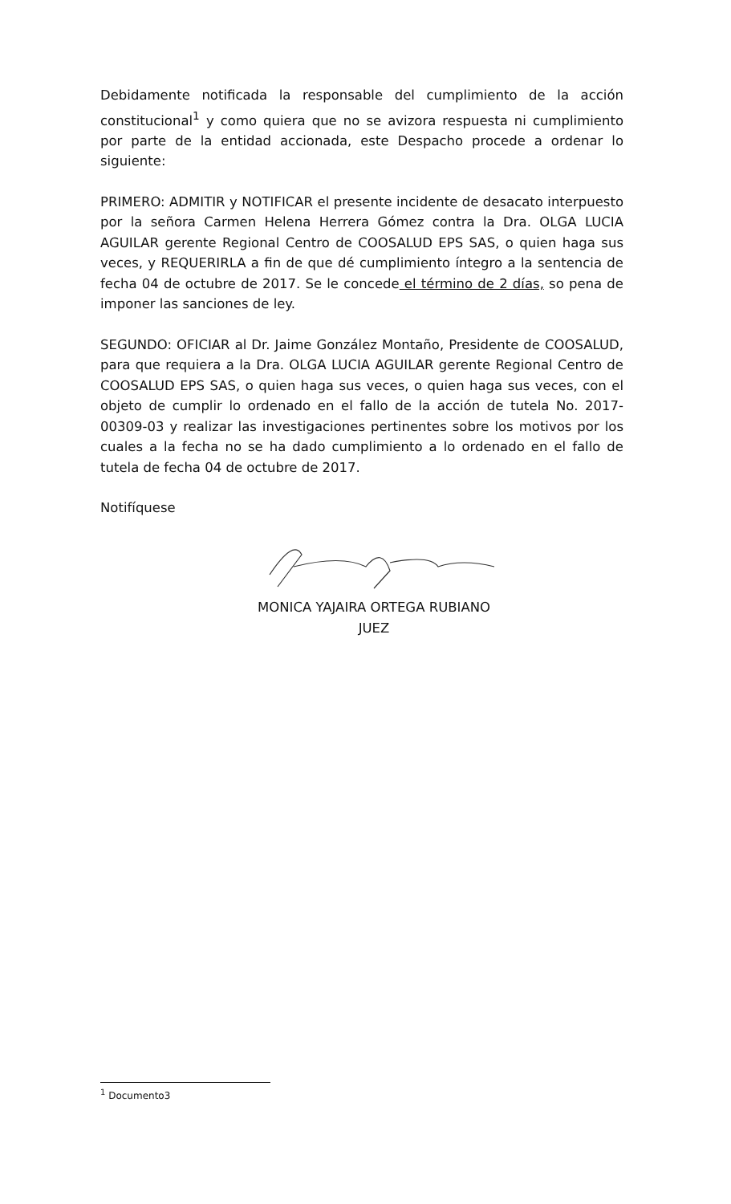Debidamente notificada la responsable del cumplimiento de la acción constitucional<sup>1</sup> y como quiera que no se avizora respuesta ni cumplimiento por parte de la entidad accionada, este Despacho procede a ordenar lo siguiente:
PRIMERO: ADMITIR y NOTIFICAR el presente incidente de desacato interpuesto por la señora Carmen Helena Herrera Gómez contra la Dra. OLGA LUCIA AGUILAR gerente Regional Centro de COOSALUD EPS SAS, o quien haga sus veces, y REQUERIRLA a fin de que dé cumplimiento íntegro a la sentencia de fecha 04 de octubre de 2017. Se le concede el término de 2 días, so pena de imponer las sanciones de ley.
SEGUNDO: OFICIAR al Dr. Jaime González Montaño, Presidente de COOSALUD, para que requiera a la Dra. OLGA LUCIA AGUILAR gerente Regional Centro de COOSALUD EPS SAS, o quien haga sus veces, o quien haga sus veces, con el objeto de cumplir lo ordenado en el fallo de la acción de tutela No. 2017-00309-03 y realizar las investigaciones pertinentes sobre los motivos por los cuales a la fecha no se ha dado cumplimiento a lo ordenado en el fallo de tutela de fecha 04 de octubre de 2017.
Notifíquese
MONICA YAJAIRA ORTEGA RUBIANO
JUEZ
<sup>1</sup> Documento3